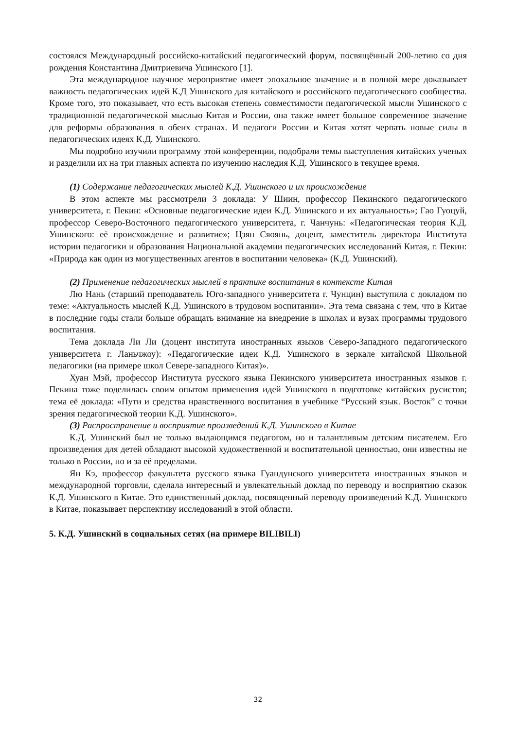состоялся Международный российско-китайский педагогический форум, посвящённый 200-летию со дня рождения Константина Дмитриевича Ушинского [1].
Эта международное научное мероприятие имеет эпохальное значение и в полной мере доказывает важность педагогических идей К.Д Ушинского для китайского и российского педагогического сообщества. Кроме того, это показывает, что есть высокая степень совместимости педагогической мысли Ушинского с традиционной педагогической мыслью Китая и России, она также имеет большое современное значение для реформы образования в обеих странах. И педагоги России и Китая хотят черпать новые силы в педагогических идеях К.Д. Ушинского.
Мы подробно изучили программу этой конференции, подобрали темы выступления китайских ученых и разделили их на три главных аспекта по изучению наследия К.Д. Ушинского в текущее время.
(1) Содержание педагогических мыслей К.Д. Ушинского и их происхождение
В этом аспекте мы рассмотрели 3 доклада: У Шиин, профессор Пекинского педагогического университета, г. Пекин: «Основные педагогические идеи К.Д. Ушинского и их актуальность»; Гао Гуоцуй, профессор Северо-Восточного педагогического университета, г. Чанчунь: «Педагогическая теория К.Д. Ушинского: её происхождение и развитие»; Цзян Сяоянь, доцент, заместитель директора Института истории педагогики и образования Национальной академии педагогических исследований Китая, г. Пекин: «Природа как один из могущественных агентов в воспитании человека» (К.Д. Ушинский).
(2) Применение педагогических мыслей в практике воспитания в контексте Китая
Лю Нань (старший преподаватель Юго-западного университета г. Чунцин) выступила с докладом по теме: «Актуальность мыслей К.Д. Ушинского в трудовом воспитании». Эта тема связана с тем, что в Китае в последние годы стали больше обращать внимание на внедрение в школах и вузах программы трудового воспитания.
Тема доклада Ли Ли (доцент института иностранных языков Северо-Западного педагогического университета г. Ланьчжоу): «Педагогические идеи К.Д. Ушинского в зеркале китайской Школьной педагогики (на примере школ Севере-западного Китая)».
Хуан Мэй, профессор Института русского языка Пекинского университета иностранных языков г. Пекина тоже поделилась своим опытом применения идей Ушинского в подготовке китайских русистов; тема её доклада: «Пути и средства нравственного воспитания в учебнике “Русский язык. Восток” с точки зрения педагогической теории К.Д. Ушинского».
(3) Распространение и восприятие произведений К.Д. Ушинского в Китае
К.Д. Ушинский был не только выдающимся педагогом, но и талантливым детским писателем. Его произведения для детей обладают высокой художественной и воспитательной ценностью, они известны не только в России, но и за её пределами.
Ян Кэ, профессор факультета русского языка Гуандунского университета иностранных языков и международной торговли, сделала интересный и увлекательный доклад по переводу и восприятию сказок К.Д. Ушинского в Китае. Это единственный доклад, посвященный переводу произведений К.Д. Ушинского в Китае, показывает перспективу исследований в этой области.
5. К.Д. Ушинский в социальных сетях (на примере BILIBILI)
32